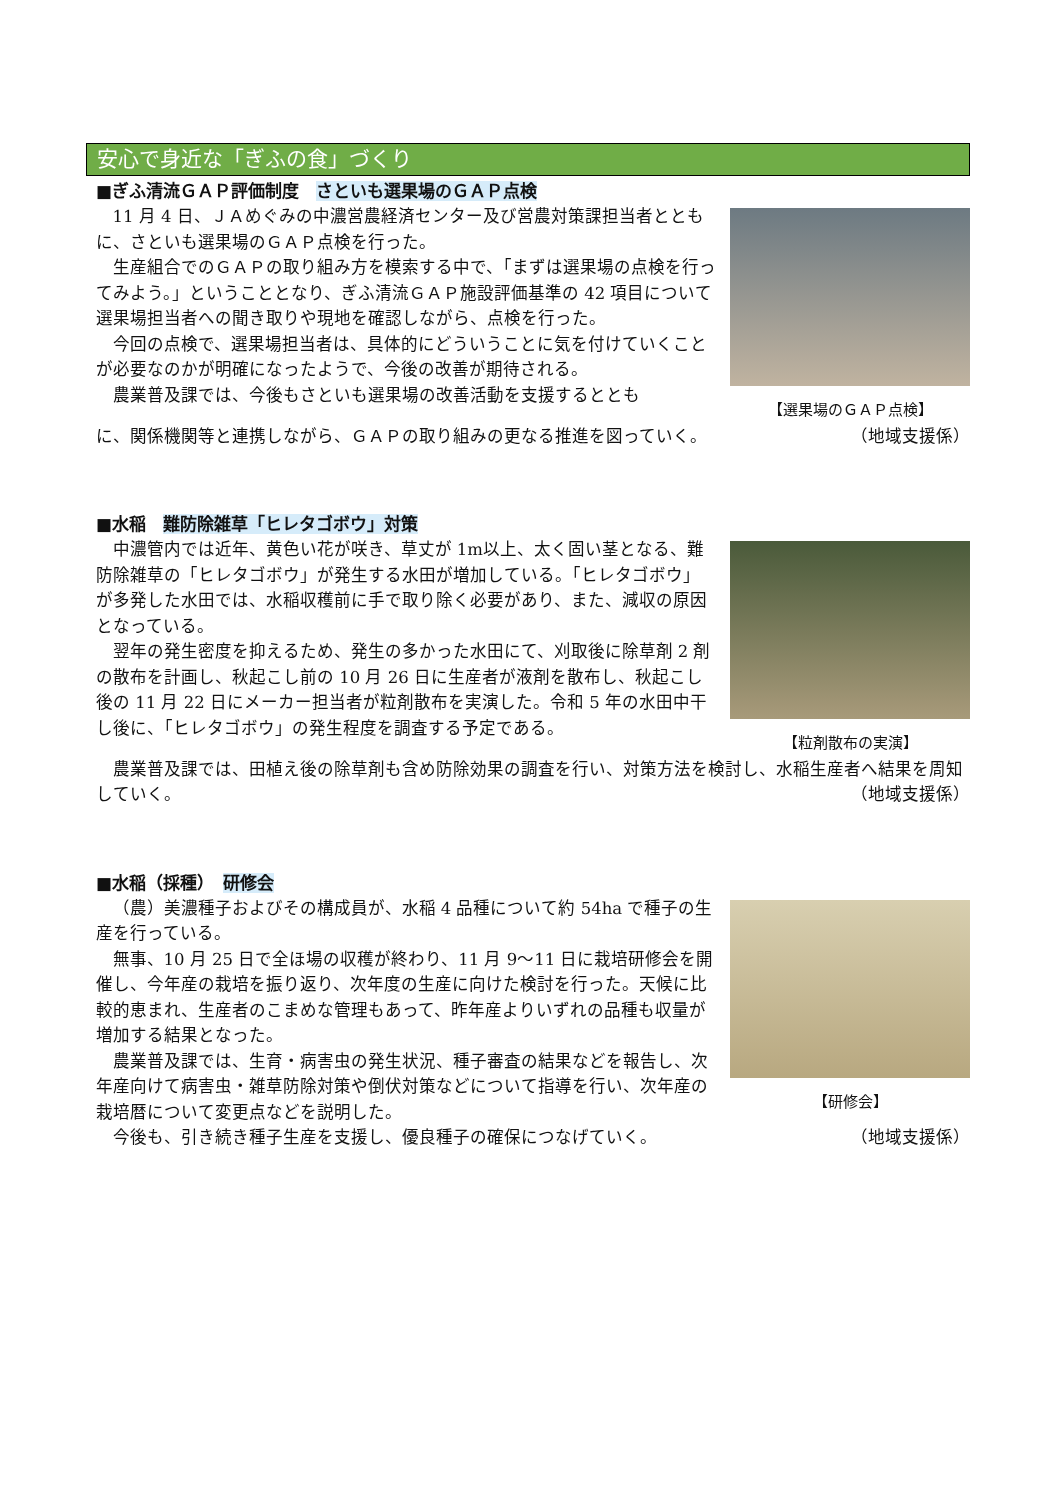安心で身近な「ぎふの食」づくり
■ぎふ清流ＧＡＰ評価制度　さといも選果場のＧＡＰ点検
11 月 4 日、ＪＡめぐみの中濃営農経済センター及び営農対策課担当者とともに、さといも選果場のＧＡＰ点検を行った。
生産組合でのＧＡＰの取り組み方を模索する中で、「まずは選果場の点検を行ってみよう。」ということとなり、ぎふ清流ＧＡＰ施設評価基準の 42 項目について　選果場担当者への聞き取りや現地を確認しながら、点検を行った。
今回の点検で、選果場担当者は、具体的にどういうことに気を付けていくことが必要なのかが明確になったようで、今後の改善が期待される。
農業普及課では、今後もさといも選果場の改善活動を支援するととも
【選果場のＧＡＰ点検】
に、関係機関等と連携しながら、ＧＡＰの取り組みの更なる推進を図っていく。 （地域支援係）
■水稲　難防除雑草「ヒレタゴボウ」対策
中濃管内では近年、黄色い花が咲き、草丈が 1m以上、太く固い茎となる、難防除雑草の「ヒレタゴボウ」が発生する水田が増加している。「ヒレタゴボウ」が多発した水田では、水稲収穫前に手で取り除く必要があり、また、減収の原因となっている。
翌年の発生密度を抑えるため、発生の多かった水田にて、刈取後に除草剤 2 剤の散布を計画し、秋起こし前の 10 月 26 日に生産者が液剤を散布し、秋起こし後の 11 月 22 日にメーカー担当者が粒剤散布を実演した。令和 5 年の水田中干し後に、「ヒレタゴボウ」の発生程度を調査する予定である。
【粒剤散布の実演】
農業普及課では、田植え後の除草剤も含め防除効果の調査を行い、対策方法を検討し、水稲生産者へ結果を周知していく。 （地域支援係）
■水稲（採種）　研修会
（農）美濃種子およびその構成員が、水稲 4 品種について約 54ha で種子の生産を行っている。
無事、10 月 25 日で全ほ場の収穫が終わり、11 月 9〜11 日に栽培研修会を開催し、今年産の栽培を振り返り、次年度の生産に向けた検討を行った。天候に比較的恵まれ、生産者のこまめな管理もあって、昨年産よりいずれの品種も収量が増加する結果となった。
農業普及課では、生育・病害虫の発生状況、種子審査の結果などを報告し、次年産向けて病害虫・雑草防除対策や倒伏対策などについて指導を行い、次年産の栽培暦について変更点などを説明した。
【研修会】
今後も、引き続き種子生産を支援し、優良種子の確保につなげていく。 （地域支援係）